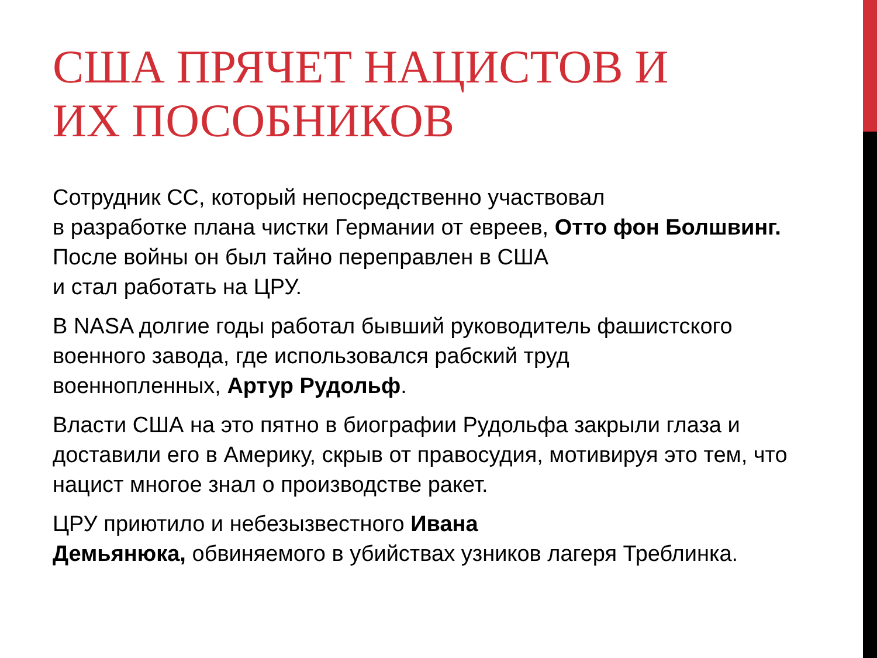США ПРЯЧЕТ НАЦИСТОВ И
ИХ ПОСОБНИКОВ
Сотрудник СС, который непосредственно участвовал
в разработке плана чистки Германии от евреев, Отто фон Болшвинг. После войны он был тайно переправлен в США
и стал работать на ЦРУ.
В NASA долгие годы работал бывший руководитель фашистского военного завода, где использовался рабский труд
военнопленных, Артур Рудольф.
Власти США на это пятно в биографии Рудольфа закрыли глаза и доставили его в Америку, скрыв от правосудия, мотивируя это тем, что нацист многое знал о производстве ракет.
ЦРУ приютило и небезызвестного Ивана
Демьянюка, обвиняемого в убийствах узников лагеря Треблинка.